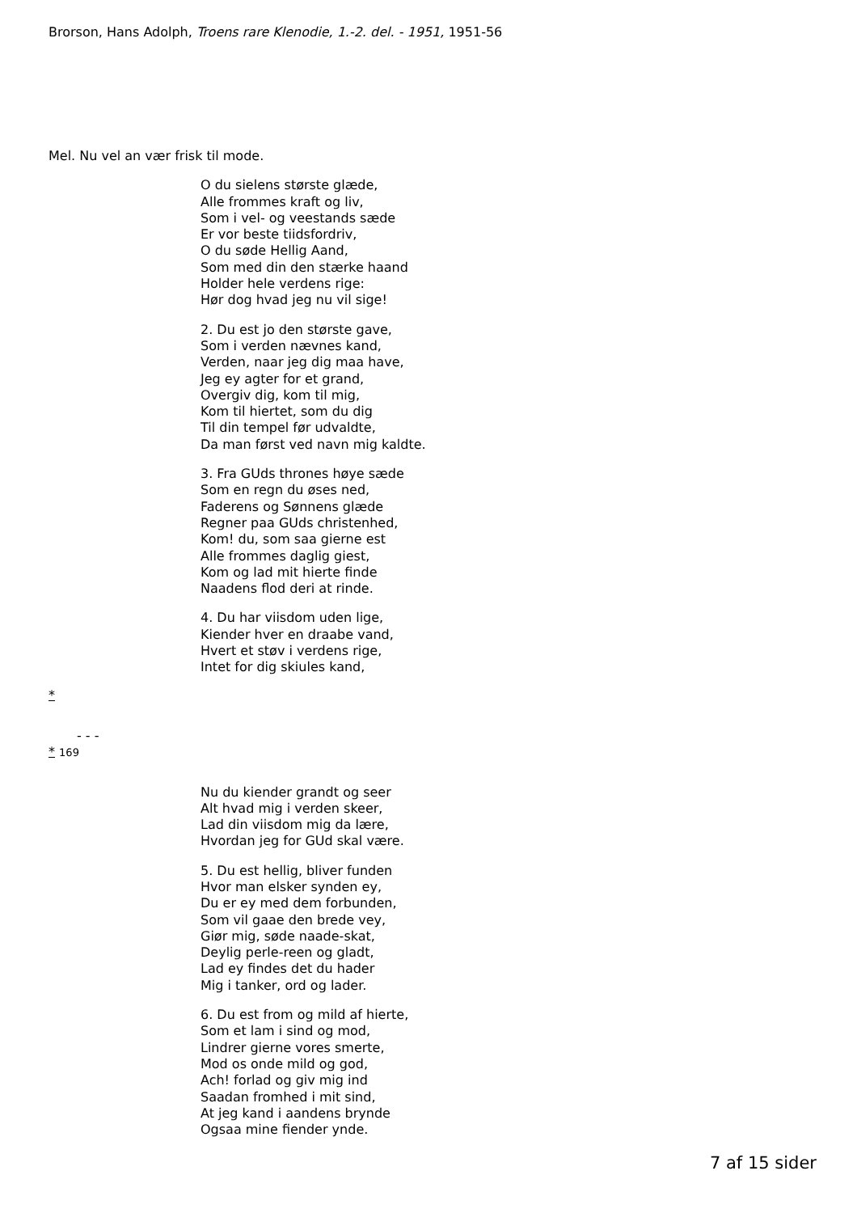Brorson, Hans Adolph, Troens rare Klenodie, 1.-2. del. - 1951, 1951-56
Mel. Nu vel an vær frisk til mode.
O du sielens største glæde,
Alle frommes kraft og liv,
Som i vel- og veestands sæde
Er vor beste tiidsfordriv,
O du søde Hellig Aand,
Som med din den stærke haand
Holder hele verdens rige:
Hør dog hvad jeg nu vil sige!
2. Du est jo den største gave,
Som i verden nævnes kand,
Verden, naar jeg dig maa have,
Jeg ey agter for et grand,
Overgiv dig, kom til mig,
Kom til hiertet, som du dig
Til din tempel før udvaldte,
Da man først ved navn mig kaldte.
3. Fra GUds thrones høye sæde
Som en regn du øses ned,
Faderens og Sønnens glæde
Regner paa GUds christenhed,
Kom! du, som saa gierne est
Alle frommes daglig giest,
Kom og lad mit hierte finde
Naadens flod deri at rinde.
4. Du har viisdom uden lige,
Kiender hver en draabe vand,
Hvert et støv i verdens rige,
Intet for dig skiules kand,
*
- - -
* 169
Nu du kiender grandt og seer
Alt hvad mig i verden skeer,
Lad din viisdom mig da lære,
Hvordan jeg for GUd skal være.
5. Du est hellig, bliver funden
Hvor man elsker synden ey,
Du er ey med dem forbunden,
Som vil gaae den brede vey,
Giør mig, søde naade-skat,
Deylig perle-reen og gladt,
Lad ey findes det du hader
Mig i tanker, ord og lader.
6. Du est from og mild af hierte,
Som et lam i sind og mod,
Lindrer gierne vores smerte,
Mod os onde mild og god,
Ach! forlad og giv mig ind
Saadan fromhed i mit sind,
At jeg kand i aandens brynde
Ogsaa mine fiender ynde.
7 af 15 sider